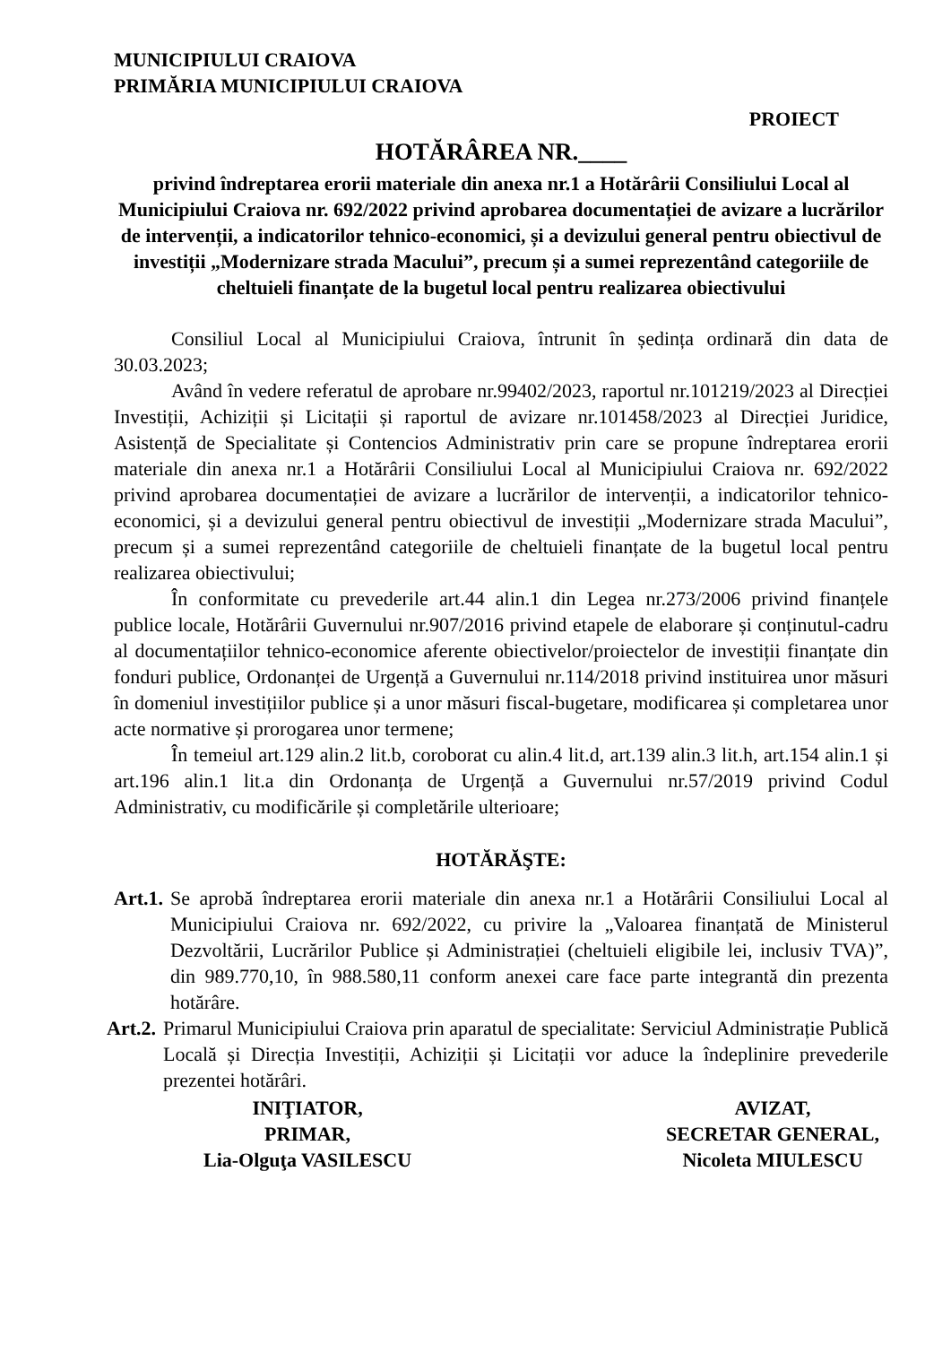MUNICIPIULUI CRAIOVA
PRIMĂRIA MUNICIPIULUI CRAIOVA
PROIECT
HOTĂRÂREA NR.____
privind îndreptarea erorii materiale din anexa nr.1 a Hotărârii Consiliului Local al Municipiului Craiova nr. 692/2022 privind aprobarea documentației de avizare a lucrărilor de intervenții, a indicatorilor tehnico-economici, și a devizului general pentru obiectivul de investiții „Modernizare strada Macului”, precum și a sumei reprezentând categoriile de cheltuieli finanțate de la bugetul local pentru realizarea obiectivului
Consiliul Local al Municipiului Craiova, întrunit în ședința ordinară din data de 30.03.2023;
Având în vedere referatul de aprobare nr.99402/2023, raportul nr.101219/2023 al Direcției Investiții, Achiziții și Licitații și raportul de avizare nr.101458/2023 al Direcției Juridice, Asistență de Specialitate și Contencios Administrativ prin care se propune îndreptarea erorii materiale din anexa nr.1 a Hotărârii Consiliului Local al Municipiului Craiova nr. 692/2022 privind aprobarea documentației de avizare a lucrărilor de intervenții, a indicatorilor tehnico-economici, și a devizului general pentru obiectivul de investiții „Modernizare strada Macului”, precum și a sumei reprezentând categoriile de cheltuieli finanțate de la bugetul local pentru realizarea obiectivului;
În conformitate cu prevederile art.44 alin.1 din Legea nr.273/2006 privind finanțele publice locale, Hotărârii Guvernului nr.907/2016 privind etapele de elaborare și conținutul-cadru al documentațiilor tehnico-economice aferente obiectivelor/proiectelor de investiții finanțate din fonduri publice, Ordonanței de Urgență a Guvernului nr.114/2018 privind instituirea unor măsuri în domeniul investițiilor publice și a unor măsuri fiscal-bugetare, modificarea și completarea unor acte normative și prorogarea unor termene;
În temeiul art.129 alin.2 lit.b, coroborat cu alin.4 lit.d, art.139 alin.3 lit.h, art.154 alin.1 și art.196 alin.1 lit.a din Ordonanța de Urgență a Guvernului nr.57/2019 privind Codul Administrativ, cu modificările și completările ulterioare;
HOTĂRĂŞTE:
Art.1. Se aprobă îndreptarea erorii materiale din anexa nr.1 a Hotărârii Consiliului Local al Municipiului Craiova nr. 692/2022, cu privire la „Valoarea finanțată de Ministerul Dezvoltării, Lucrărilor Publice și Administrației (cheltuieli eligibile lei, inclusiv TVA)”, din 989.770,10, în 988.580,11 conform anexei care face parte integrantă din prezenta hotărâre.
Art.2. Primarul Municipiului Craiova prin aparatul de specialitate: Serviciul Administrație Publică Locală și Direcția Investiții, Achiziții și Licitații vor aduce la îndeplinire prevederile prezentei hotărâri.
INIŢIATOR,
PRIMAR,
Lia-Olguţa VASILESCU
AVIZAT,
SECRETAR GENERAL,
Nicoleta MIULESCU